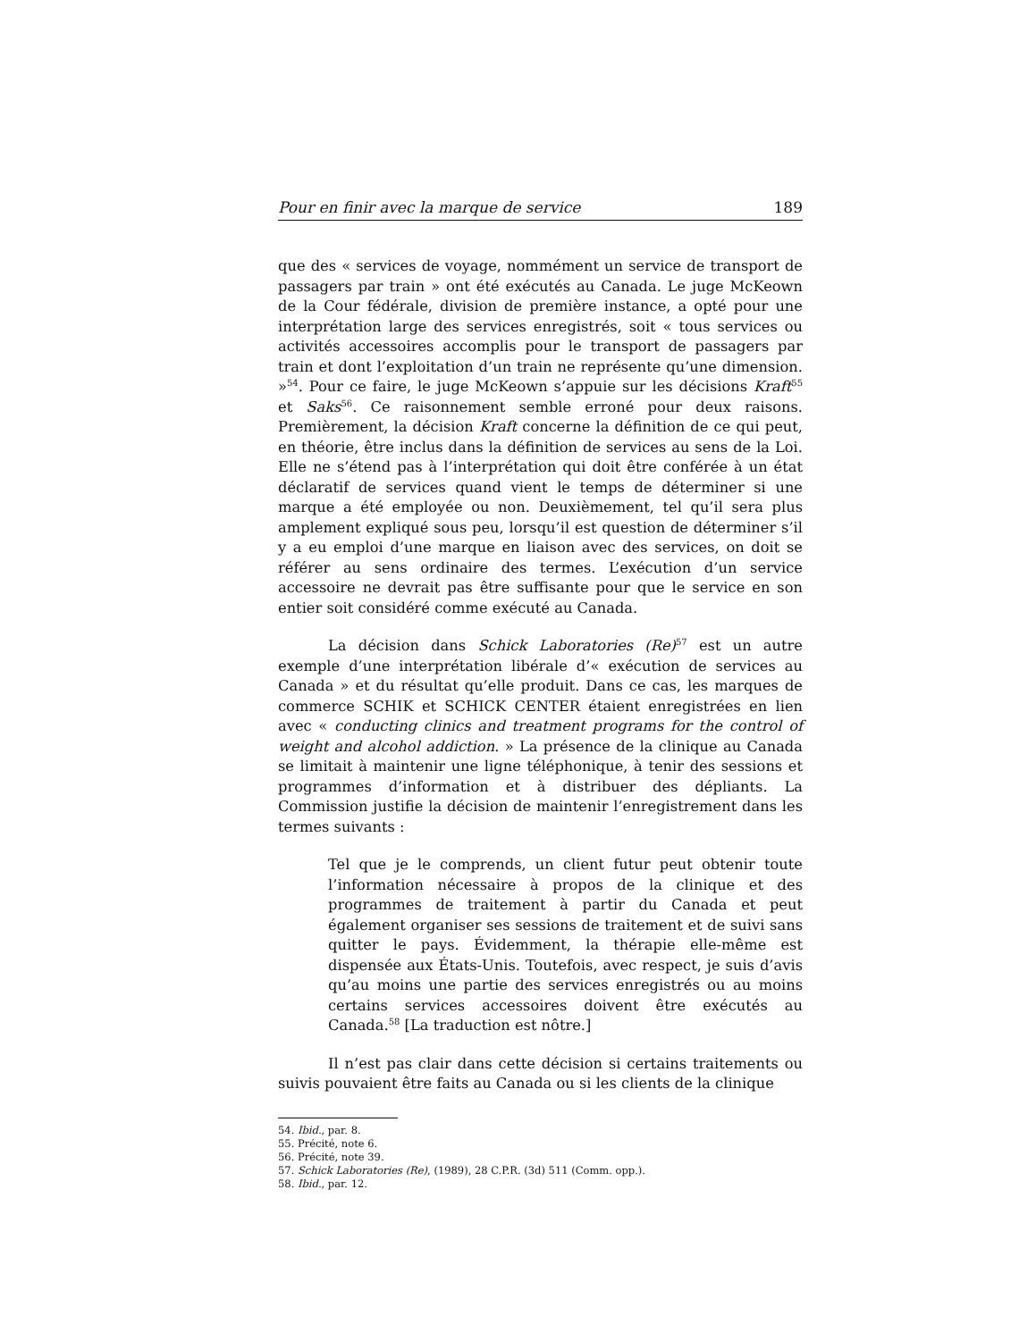Pour en finir avec la marque de service 189
que des « services de voyage, nommément un service de transport de passagers par train » ont été exécutés au Canada. Le juge McKeown de la Cour fédérale, division de première instance, a opté pour une interprétation large des services enregistrés, soit « tous services ou activités accessoires accomplis pour le transport de passagers par train et dont l’exploitation d’un train ne représente qu’une dimension. »<sup>54</sup>. Pour ce faire, le juge McKeown s’appuie sur les décisions Kraft<sup>55</sup> et Saks<sup>56</sup>. Ce raisonnement semble erroné pour deux raisons. Premièrement, la décision Kraft concerne la définition de ce qui peut, en théorie, être inclus dans la définition de services au sens de la Loi. Elle ne s’étend pas à l’interprétation qui doit être conférée à un état déclaratif de services quand vient le temps de déterminer si une marque a été employée ou non. Deuxièmement, tel qu’il sera plus amplement expliqué sous peu, lorsqu’il est question de déterminer s’il y a eu emploi d’une marque en liaison avec des services, on doit se référer au sens ordinaire des termes. L’exécution d’un service accessoire ne devrait pas être suffisante pour que le service en son entier soit considéré comme exécuté au Canada.
La décision dans Schick Laboratories (Re)<sup>57</sup> est un autre exemple d’une interprétation libérale d’« exécution de services au Canada » et du résultat qu’elle produit. Dans ce cas, les marques de commerce SCHIK et SCHICK CENTER étaient enregistrées en lien avec « conducting clinics and treatment programs for the control of weight and alcohol addiction. » La présence de la clinique au Canada se limitait à maintenir une ligne téléphonique, à tenir des sessions et programmes d’information et à distribuer des dépliants. La Commission justifie la décision de maintenir l’enregistrement dans les termes suivants :
Tel que je le comprends, un client futur peut obtenir toute l’information nécessaire à propos de la clinique et des programmes de traitement à partir du Canada et peut également organiser ses sessions de traitement et de suivi sans quitter le pays. Évidemment, la thérapie elle-même est dispensée aux États-Unis. Toutefois, avec respect, je suis d’avis qu’au moins une partie des services enregistrés ou au moins certains services accessoires doivent être exécutés au Canada.<sup>58</sup> [La traduction est nôtre.]
Il n’est pas clair dans cette décision si certains traitements ou suivis pouvaient être faits au Canada ou si les clients de la clinique
54. Ibid., par. 8.
55. Précité, note 6.
56. Précité, note 39.
57. Schick Laboratories (Re), (1989), 28 C.P.R. (3d) 511 (Comm. opp.).
58. Ibid., par. 12.